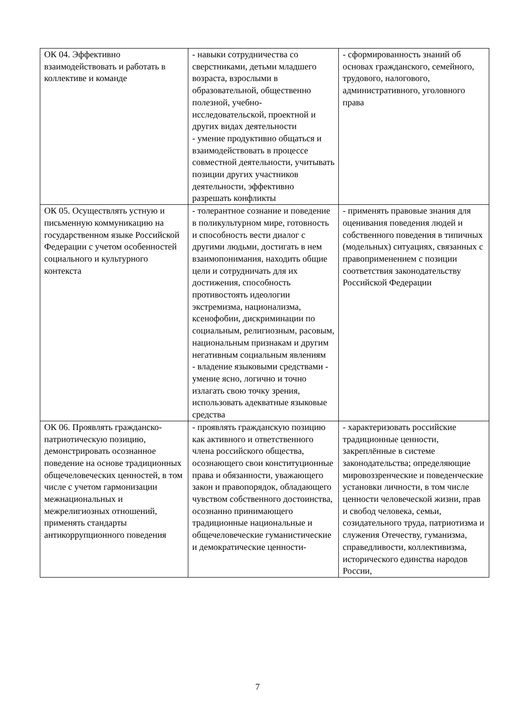| ОК 04. Эффективно взаимодействовать и работать в коллективе и команде | - навыки сотрудничества со сверстниками, детьми младшего возраста, взрослыми в образовательной, общественно полезной, учебно-исследовательской, проектной и других видах деятельности - умение продуктивно общаться и взаимодействовать в процессе совместной деятельности, учитывать позиции других участников деятельности, эффективно разрешать конфликты | - сформированность знаний об основах гражданского, семейного, трудового, налогового, административного, уголовного права |
| ОК 05. Осуществлять устную и письменную коммуникацию на государственном языке Российской Федерации с учетом особенностей социального и культурного контекста | - толерантное сознание и поведение в поликультурном мире, готовность и способность вести диалог с другими людьми, достигать в нем взаимопонимания, находить общие цели и сотрудничать для их достижения, способность противостоять идеологии экстремизма, национализма, ксенофобии, дискриминации по социальным, религиозным, расовым, национальным признакам и другим негативным социальным явлениям - владение языковыми средствами - умение ясно, логично и точно излагать свою точку зрения, использовать адекватные языковые средства | - применять правовые знания для оценивания поведения людей и собственного поведения в типичных (модельных) ситуациях, связанных с правоприменением с позиции соответствия законодательству Российской Федерации |
| ОК 06. Проявлять гражданско-патриотическую позицию, демонстрировать осознанное поведение на основе традиционных общечеловеческих ценностей, в том числе с учетом гармонизации межнациональных и межрелигиозных отношений, применять стандарты антикоррупционного поведения | - проявлять гражданскую позицию как активного и ответственного члена российского общества, осознающего свои конституционные права и обязанности, уважающего закон и правопорядок, обладающего чувством собственного достоинства, осознанно принимающего традиционные национальные и общечеловеческие гуманистические и демократические ценности- | - характеризовать российские традиционные ценности, закреплённые в системе законодательства; определяющие мировоззренческие и поведенческие установки личности, в том числе ценности человеческой жизни, прав и свобод человека, семьи, созидательного труда, патриотизма и служения Отечеству, гуманизма, справедливости, коллективизма, исторического единства народов России, |
7